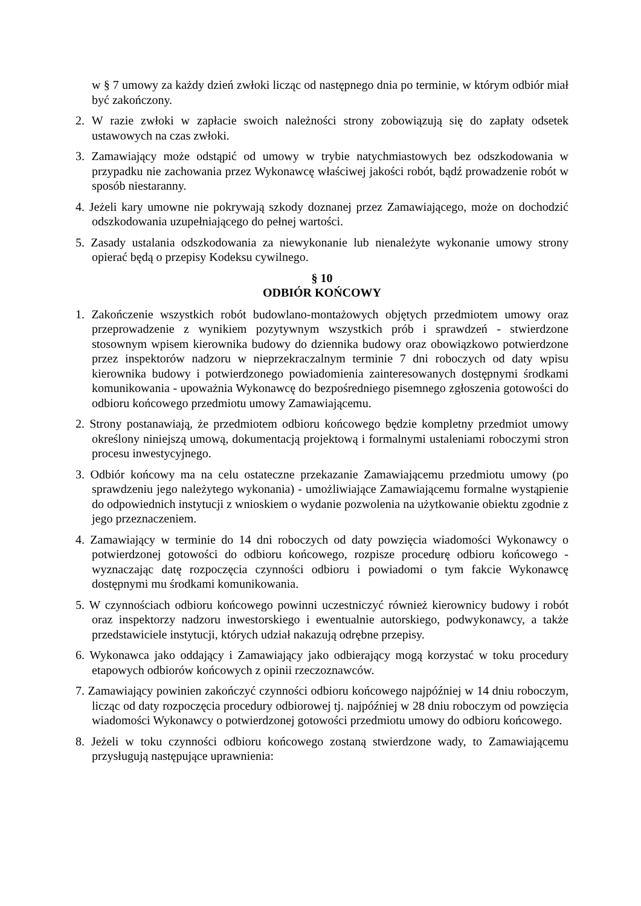w § 7 umowy za każdy dzień zwłoki licząc od następnego dnia po terminie, w którym odbiór miał być zakończony.
2. W razie zwłoki w zapłacie swoich należności strony zobowiązują się do zapłaty odsetek ustawowych na czas zwłoki.
3. Zamawiający może odstąpić od umowy w trybie natychmiastowych bez odszkodowania w przypadku nie zachowania przez Wykonawcę właściwej jakości robót, bądź prowadzenie robót w sposób niestaranny.
4. Jeżeli kary umowne nie pokrywają szkody doznanej przez Zamawiającego, może on dochodzić odszkodowania uzupełniającego do pełnej wartości.
5. Zasady ustalania odszkodowania za niewykonanie lub nienależyte wykonanie umowy strony opierać będą o przepisy Kodeksu cywilnego.
§ 10
ODBIÓR KOŃCOWY
1. Zakończenie wszystkich robót budowlano-montażowych objętych przedmiotem umowy oraz przeprowadzenie z wynikiem pozytywnym wszystkich prób i sprawdzeń - stwierdzone stosownym wpisem kierownika budowy do dziennika budowy oraz obowiązkowo potwierdzone przez inspektorów nadzoru w nieprzekraczalnym terminie 7 dni roboczych od daty wpisu kierownika budowy i potwierdzonego powiadomienia zainteresowanych dostępnymi środkami komunikowania - upoważnia Wykonawcę do bezpośredniego pisemnego zgłoszenia gotowości do odbioru końcowego przedmiotu umowy Zamawiającemu.
2. Strony postanawiają, że przedmiotem odbioru końcowego będzie kompletny przedmiot umowy określony niniejszą umową, dokumentacją projektową i formalnymi ustaleniami roboczymi stron procesu inwestycyjnego.
3. Odbiór końcowy ma na celu ostateczne przekazanie Zamawiającemu przedmiotu umowy (po sprawdzeniu jego należytego wykonania) - umożliwiające Zamawiającemu formalne wystąpienie do odpowiednich instytucji z wnioskiem o wydanie pozwolenia na użytkowanie obiektu zgodnie z jego przeznaczeniem.
4. Zamawiający w terminie do 14 dni roboczych od daty powzięcia wiadomości Wykonawcy o potwierdzonej gotowości do odbioru końcowego, rozpisze procedurę odbioru końcowego - wyznaczając datę rozpoczęcia czynności odbioru i powiadomi o tym fakcie Wykonawcę dostępnymi mu środkami komunikowania.
5. W czynnościach odbioru końcowego powinni uczestniczyć również kierownicy budowy i robót oraz inspektorzy nadzoru inwestorskiego i ewentualnie autorskiego, podwykonawcy, a także przedstawiciele instytucji, których udział nakazują odrębne przepisy.
6. Wykonawca jako oddający i Zamawiający jako odbierający mogą korzystać w toku procedury etapowych odbiorów końcowych z opinii rzeczoznawców.
7. Zamawiający powinien zakończyć czynności odbioru końcowego najpóźniej w 14 dniu roboczym, licząc od daty rozpoczęcia procedury odbiorowej tj. najpóźniej w 28 dniu roboczym od powzięcia wiadomości Wykonawcy o potwierdzonej gotowości przedmiotu umowy do odbioru końcowego.
8. Jeżeli w toku czynności odbioru końcowego zostaną stwierdzone wady, to Zamawiającemu przysługują następujące uprawnienia: